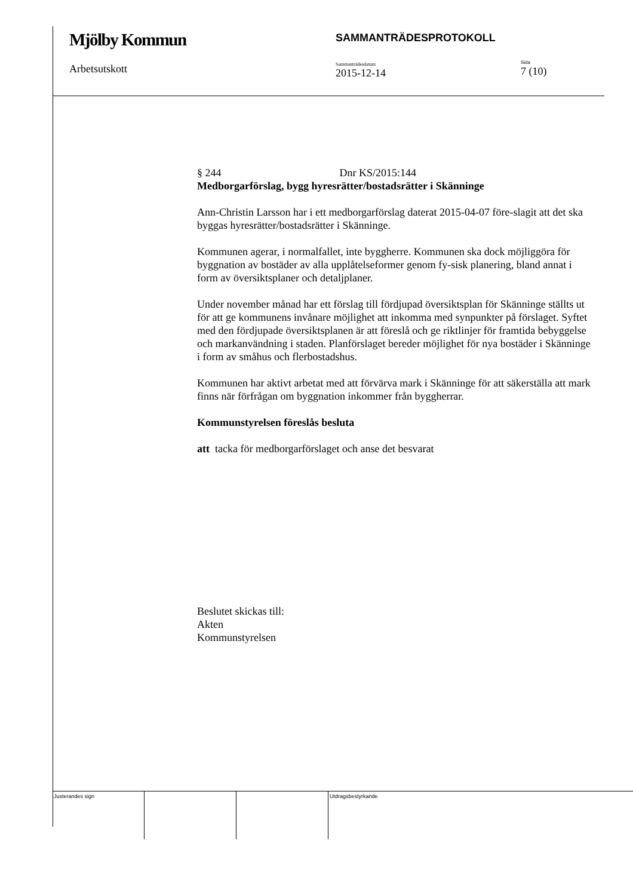Mjölby Kommun
Arbetsutskott
SAMMANTRÄDESPROTOKOLL
Sammanträdesdatum
2015-12-14
Sida
7 (10)
§ 244 Dnr KS/2015:144
Medborgarförslag, bygg hyresrätter/bostadsrätter i Skänninge
Ann-Christin Larsson har i ett medborgarförslag daterat 2015-04-07 före-slagit att det ska byggas hyresrätter/bostadsrätter i Skänninge.
Kommunen agerar, i normalfallet, inte byggherre. Kommunen ska dock möjliggöra för byggnation av bostäder av alla upplåtelseformer genom fy-sisk planering, bland annat i form av översiktsplaner och detaljplaner.
Under november månad har ett förslag till fördjupad översiktsplan för Skänninge ställts ut för att ge kommunens invånare möjlighet att inkomma med synpunkter på förslaget. Syftet med den fördjupade översiktsplanen är att föreslå och ge riktlinjer för framtida bebyggelse och markanvändning i staden. Planförslaget bereder möjlighet för nya bostäder i Skänninge i form av småhus och flerbostadshus.
Kommunen har aktivt arbetat med att förvärva mark i Skänninge för att säkerställa att mark finns när förfrågan om byggnation inkommer från byggherrar.
Kommunstyrelsen föreslås besluta
att tacka för medborgarförslaget och anse det besvarat
Beslutet skickas till:
Akten
Kommunstyrelsen
Justerandes sign Utdragsbestyrkande